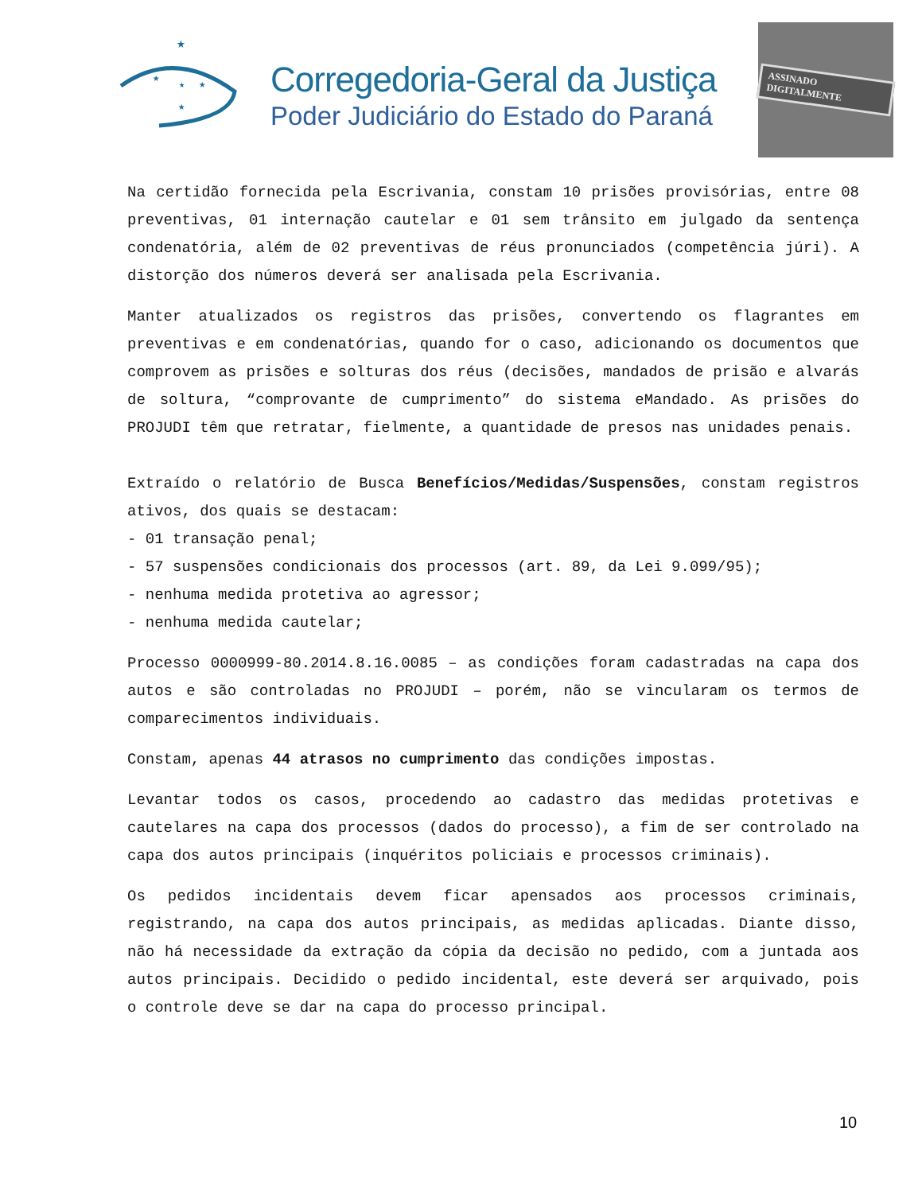★
★
★
★
★
Corregedoria-Geral da Justiça
Poder Judiciário do Estado do Paraná
ASSINADO DIGITALMENTE
Na certidão fornecida pela Escrivania, constam 10 prisões provisórias, entre 08 preventivas, 01 internação cautelar e 01 sem trânsito em julgado da sentença condenatória, além de 02 preventivas de réus pronunciados (competência júri). A distorção dos números deverá ser analisada pela Escrivania.
Manter atualizados os registros das prisões, convertendo os flagrantes em preventivas e em condenatórias, quando for o caso, adicionando os documentos que comprovem as prisões e solturas dos réus (decisões, mandados de prisão e alvarás de soltura, “comprovante de cumprimento” do sistema eMandado. As prisões do PROJUDI têm que retratar, fielmente, a quantidade de presos nas unidades penais.
Extraído o relatório de Busca Benefícios/Medidas/Suspensões, constam registros ativos, dos quais se destacam:
- 01 transação penal;
- 57 suspensões condicionais dos processos (art. 89, da Lei 9.099/95);
- nenhuma medida protetiva ao agressor;
- nenhuma medida cautelar;
Processo 0000999-80.2014.8.16.0085 – as condições foram cadastradas na capa dos autos e são controladas no PROJUDI – porém, não se vincularam os termos de comparecimentos individuais.
Constam, apenas 44 atrasos no cumprimento das condições impostas.
Levantar todos os casos, procedendo ao cadastro das medidas protetivas e cautelares na capa dos processos (dados do processo), a fim de ser controlado na capa dos autos principais (inquéritos policiais e processos criminais).
Os pedidos incidentais devem ficar apensados aos processos criminais, registrando, na capa dos autos principais, as medidas aplicadas. Diante disso, não há necessidade da extração da cópia da decisão no pedido, com a juntada aos autos principais. Decidido o pedido incidental, este deverá ser arquivado, pois o controle deve se dar na capa do processo principal.
10